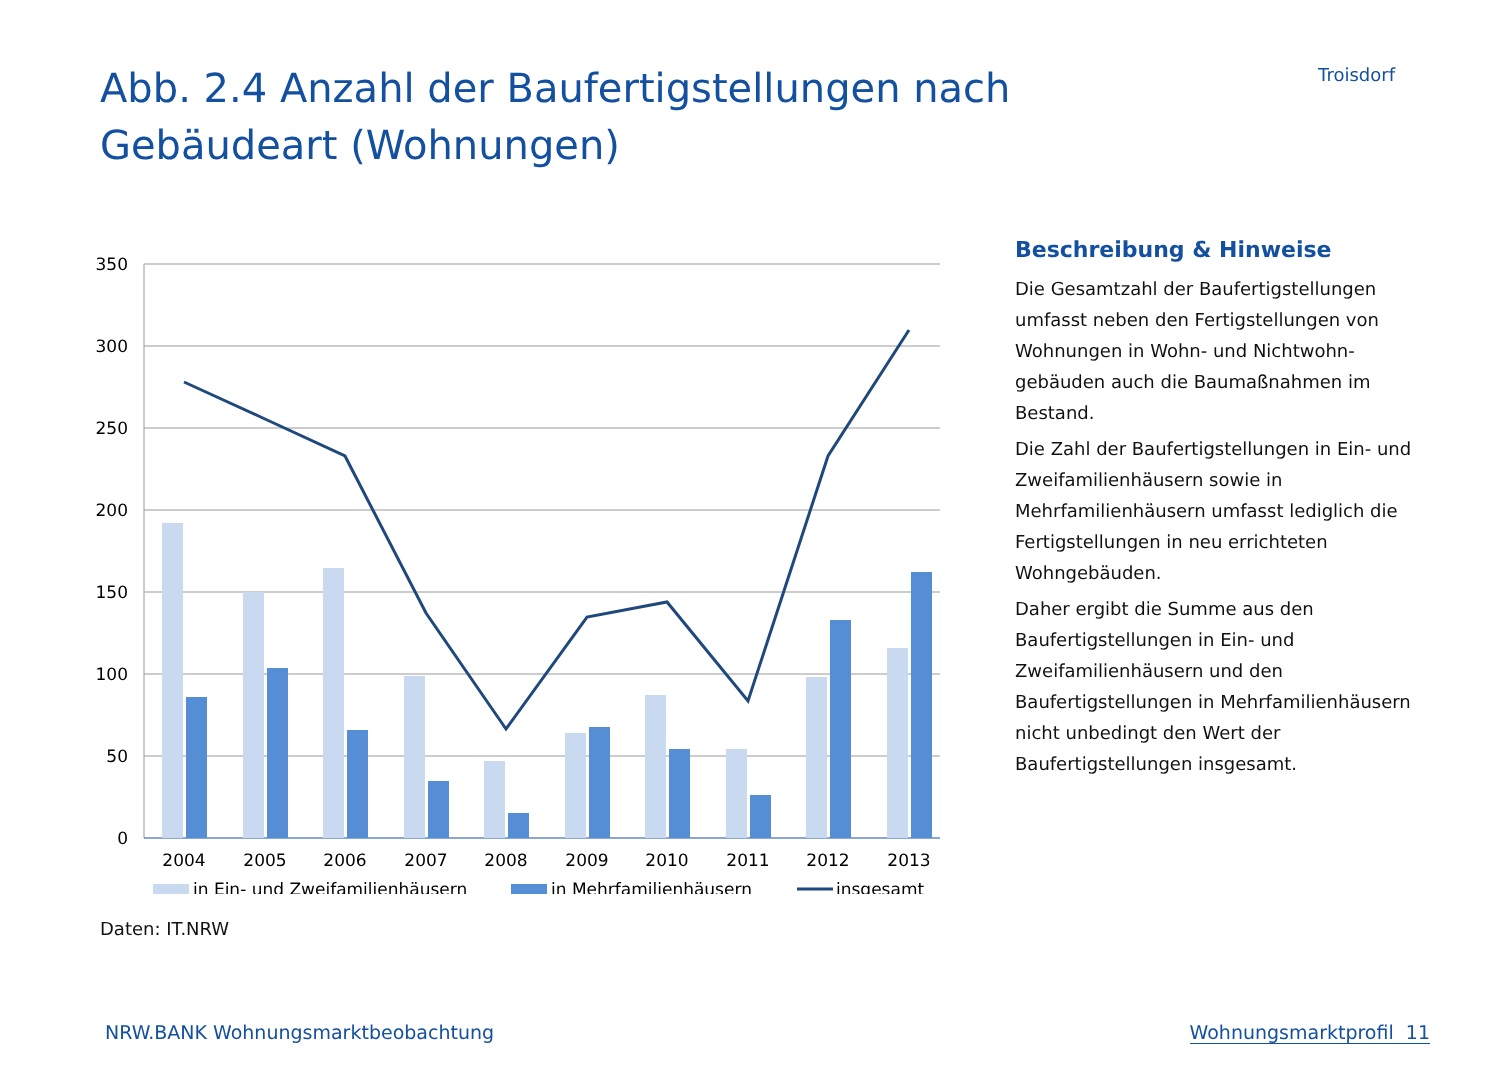Abb. 2.4 Anzahl der Baufertigstellungen nach Gebäudeart (Wohnungen)
Troisdorf
350
300
250
200
150
100
50
0
2004
2005
2006
2007
2008
2009
2010
2011
2012
2013
in Ein- und Zweifamilienhäusern
in Mehrfamilienhäusern
insgesamt
Beschreibung & Hinweise
Die Gesamtzahl der Baufertigstellungen umfasst neben den Fertigstellungen von Wohnungen in Wohn- und Nichtwohn­gebäuden auch die Baumaßnahmen im Bestand.
Die Zahl der Baufertigstellungen in Ein- und Zweifamilienhäusern sowie in Mehrfamilienhäusern umfasst lediglich die Fertigstellungen in neu errichteten Wohngebäuden.
Daher ergibt die Summe aus den Baufertigstellungen in Ein- und Zweifamilienhäusern und den Baufertigstellungen in Mehrfamilienhäusern nicht unbedingt den Wert der Baufertigstellungen insgesamt.
Daten: IT.NRW
NRW.BANK Wohnungsmarktbeobachtung Wohnungsmarktprofil 11